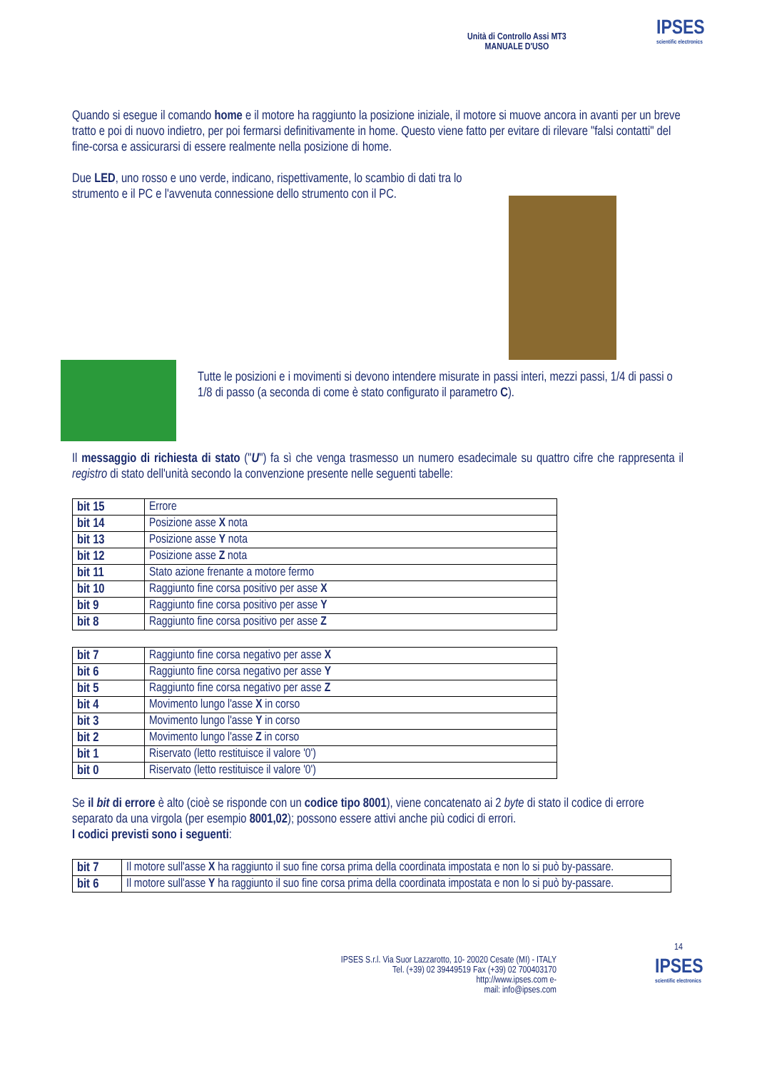Unità di Controllo Assi MT3
MANUALE D'USO
IPSES
scientific electronics
Quando si esegue il comando home e il motore ha raggiunto la posizione iniziale, il motore si muove ancora in avanti per un breve tratto e poi di nuovo indietro, per poi fermarsi definitivamente in home. Questo viene fatto per evitare di rilevare "falsi contatti" del fine-corsa e assicurarsi di essere realmente nella posizione di home.
Due LED, uno rosso e uno verde, indicano, rispettivamente, lo scambio di dati tra lo strumento e il PC e l'avvenuta connessione dello strumento con il PC.
Tutte le posizioni e i movimenti si devono intendere misurate in passi interi, mezzi passi, 1/4 di passi o 1/8 di passo (a seconda di come è stato configurato il parametro C).
Il messaggio di richiesta di stato ("U") fa sì che venga trasmesso un numero esadecimale su quattro cifre che rappresenta il registro di stato dell'unità secondo la convenzione presente nelle seguenti tabelle:
| bit 15 | Errore |
| bit 14 | Posizione asse X nota |
| bit 13 | Posizione asse Y nota |
| bit 12 | Posizione asse Z nota |
| bit 11 | Stato azione frenante a motore fermo |
| bit 10 | Raggiunto fine corsa positivo per asse X |
| bit 9 | Raggiunto fine corsa positivo per asse Y |
| bit 8 | Raggiunto fine corsa positivo per asse Z |
| bit 7 | Raggiunto fine corsa negativo per asse X |
| bit 6 | Raggiunto fine corsa negativo per asse Y |
| bit 5 | Raggiunto fine corsa negativo per asse Z |
| bit 4 | Movimento lungo l'asse X in corso |
| bit 3 | Movimento lungo l'asse Y in corso |
| bit 2 | Movimento lungo l'asse Z in corso |
| bit 1 | Riservato (letto restituisce il valore '0') |
| bit 0 | Riservato (letto restituisce il valore '0') |
Se il bit di errore è alto (cioè se risponde con un codice tipo 8001), viene concatenato ai 2 byte di stato il codice di errore separato da una virgola (per esempio 8001,02); possono essere attivi anche più codici di errori.
I codici previsti sono i seguenti:
| bit 7 | Il motore sull'asse X ha raggiunto il suo fine corsa prima della coordinata impostata e non lo si può by-passare. |
| bit 6 | Il motore sull'asse Y ha raggiunto il suo fine corsa prima della coordinata impostata e non lo si può by-passare. |
14
IPSES S.r.l. Via Suor Lazzarotto, 10- 20020 Cesate (MI) - ITALY
Tel. (+39) 02 39449519 Fax (+39) 02 700403170
http://www.ipses.com e-
mail: info@ipses.com
IPSES
scientific electronics